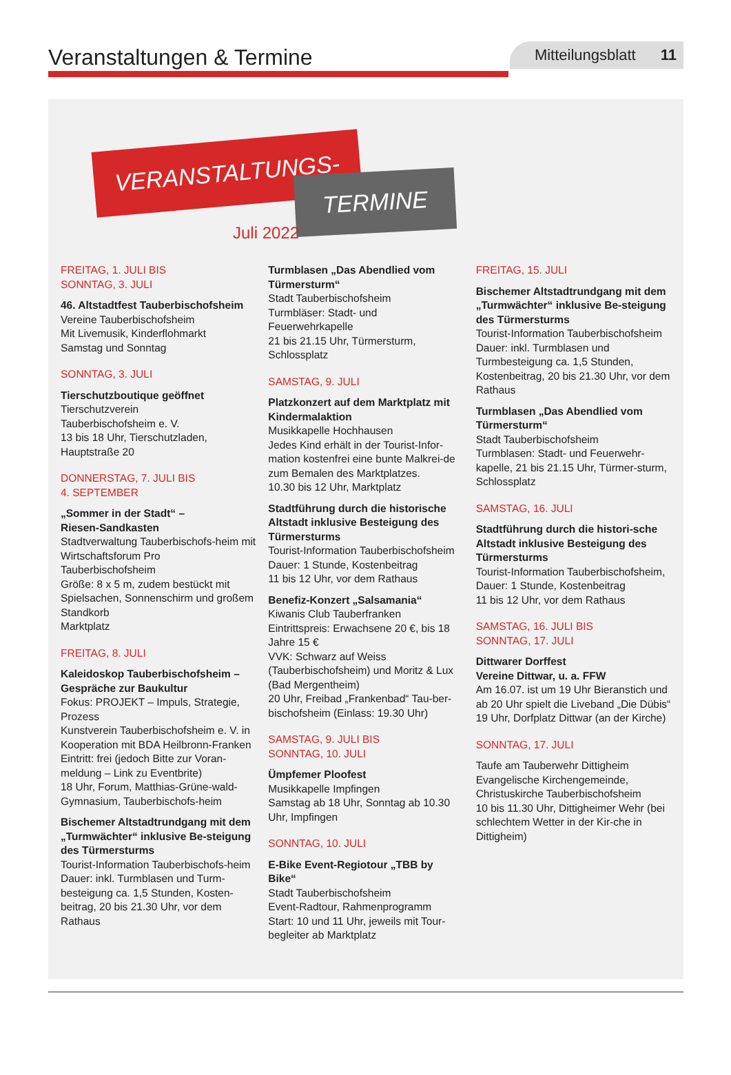Veranstaltungen & Termine
Mitteilungsblatt 11
VERANSTALTUNGS-
TERMINE
Juli 2022
FREITAG, 1. JULI BIS
SONNTAG, 3. JULI
46. Altstadtfest Tauberbischofsheim
Vereine Tauberbischofsheim
Mit Livemusik, Kinderflohmarkt
Samstag und Sonntag
SONNTAG, 3. JULI
Tierschutzboutique geöffnet
Tierschutzverein
Tauberbischofsheim e. V.
13 bis 18 Uhr, Tierschutzladen,
Hauptstraße 20
DONNERSTAG, 7. JULI BIS
4. SEPTEMBER
„Sommer in der Stadt“ –
Riesen-Sandkasten
Stadtverwaltung Tauberbischofs-heim mit Wirtschaftsforum Pro Tauberbischofsheim
Größe: 8 x 5 m, zudem bestückt mit Spielsachen, Sonnenschirm und großem Standkorb
Marktplatz
FREITAG, 8. JULI
Kaleidoskop Tauberbischofsheim – Gespräche zur Baukultur
Fokus: PROJEKT – Impuls, Strategie, Prozess
Kunstverein Tauberbischofsheim e. V. in Kooperation mit BDA Heilbronn-Franken
Eintritt: frei (jedoch Bitte zur Voran-meldung – Link zu Eventbrite)
18 Uhr, Forum, Matthias-Grüne-wald-Gymnasium, Tauberbischofs-heim
Bischemer Altstadtrundgang mit dem „Turmwächter“ inklusive Be-steigung des Türmersturms
Tourist-Information Tauberbischofs-heim
Dauer: inkl. Turmblasen und Turm-besteigung ca. 1,5 Stunden, Kosten-beitrag, 20 bis 21.30 Uhr, vor dem Rathaus
Turmblasen „Das Abendlied vom Türmersturm“
Stadt Tauberbischofsheim
Turmbläser: Stadt- und Feuerwehrkapelle
21 bis 21.15 Uhr, Türmersturm, Schlossplatz
SAMSTAG, 9. JULI
Platzkonzert auf dem Marktplatz mit Kindermalaktion
Musikkapelle Hochhausen
Jedes Kind erhält in der Tourist-Infor-mation kostenfrei eine bunte Malkrei-de zum Bemalen des Marktplatzes.
10.30 bis 12 Uhr, Marktplatz
Stadtführung durch die historische Altstadt inklusive Besteigung des Türmersturms
Tourist-Information Tauberbischofsheim
Dauer: 1 Stunde, Kostenbeitrag
11 bis 12 Uhr, vor dem Rathaus
Benefiz-Konzert „Salsamania“
Kiwanis Club Tauberfranken
Eintrittspreis: Erwachsene 20 €, bis 18 Jahre 15 €
VVK: Schwarz auf Weiss (Tauberbischofsheim) und Moritz & Lux (Bad Mergentheim)
20 Uhr, Freibad „Frankenbad“ Tau-ber-bischofsheim (Einlass: 19.30 Uhr)
SAMSTAG, 9. JULI BIS
SONNTAG, 10. JULI
Ümpfemer Ploofest
Musikkapelle Impfingen
Samstag ab 18 Uhr, Sonntag ab 10.30 Uhr, Impfingen
SONNTAG, 10. JULI
E-Bike Event-Regiotour „TBB by Bike“
Stadt Tauberbischofsheim
Event-Radtour, Rahmenprogramm
Start: 10 und 11 Uhr, jeweils mit Tour-begleiter ab Marktplatz
FREITAG, 15. JULI
Bischemer Altstadtrundgang mit dem „Turmwächter“ inklusive Be-steigung des Türmersturms
Tourist-Information Tauberbischofsheim
Dauer: inkl. Turmblasen und Turmbesteigung ca. 1,5 Stunden, Kostenbeitrag, 20 bis 21.30 Uhr, vor dem Rathaus
Turmblasen „Das Abendlied vom Türmersturm“
Stadt Tauberbischofsheim
Turmblasen: Stadt- und Feuerwehr-kapelle, 21 bis 21.15 Uhr, Türmer-sturm, Schlossplatz
SAMSTAG, 16. JULI
Stadtführung durch die histori-sche Altstadt inklusive Besteigung des Türmersturms
Tourist-Information Tauberbischofsheim,
Dauer: 1 Stunde, Kostenbeitrag
11 bis 12 Uhr, vor dem Rathaus
SAMSTAG, 16. JULI BIS
SONNTAG, 17. JULI
Dittwarer Dorffest
Vereine Dittwar, u. a. FFW
Am 16.07. ist um 19 Uhr Bieranstich und ab 20 Uhr spielt die Liveband „Die Dübis“
19 Uhr, Dorfplatz Dittwar (an der Kirche)
SONNTAG, 17. JULI
Taufe am Tauberwehr Dittigheim
Evangelische Kirchengemeinde, Christuskirche Tauberbischofsheim
10 bis 11.30 Uhr, Dittigheimer Wehr (bei schlechtem Wetter in der Kir-che in Dittigheim)